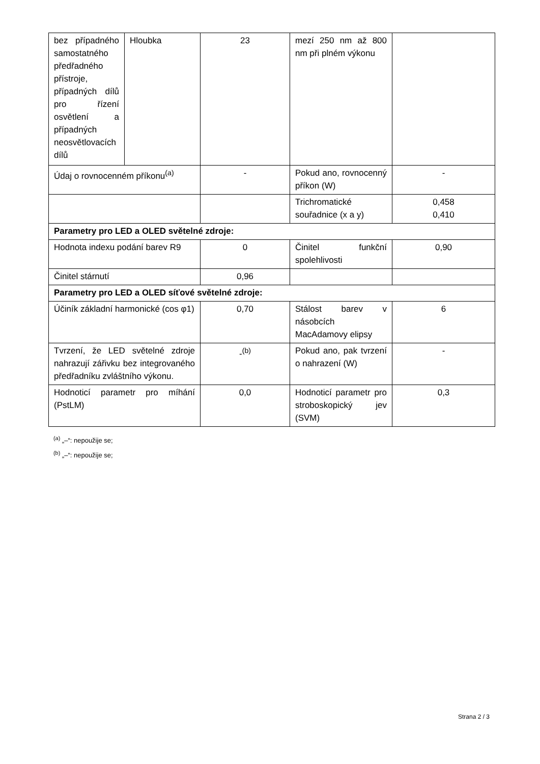| bez případného samostatného předřadného přístroje, případných dílů pro řízení osvětlení a případných neosvětlovacích dílů | Hloubka | 23 | mezí 250 nm až 800 nm při plném výkonu | |
| Údaj o rovnocenném příkonu<sup>(a)</sup> | | - | Pokud ano, rovnocenný příkon (W) | - |
| | | | Trichromatické souřadnice (x a y) | 0,458 0,410 |
| Parametry pro LED a OLED světelné zdroje: | | | | |
| Hodnota indexu podání barev R9 | | 0 | Činitel funkční spolehlivosti | 0,90 |
| Činitel stárnutí | | 0,96 | | |
| Parametry pro LED a OLED síťové světelné zdroje: | | | | |
| Účiník základní harmonické (cos φ1) | | 0,70 | Stálost barev v násobcích MacAdamovy elipsy | 6 |
| Tvrzení, že LED světelné zdroje nahrazují zářivku bez integrovaného předřadníku zvláštního výkonu. | | -<sup>(b)</sup> | Pokud ano, pak tvrzení o nahrazení (W) | - |
| Hodnoticí parametr pro míhání (PstLM) | | 0,0 | Hodnoticí parametr pro stroboskopický jev (SVM) | 0,3 |
<sup>(a)</sup> „–“: nepoužije se;
<sup>(b)</sup> „–“: nepoužije se;
Strana 2 / 3